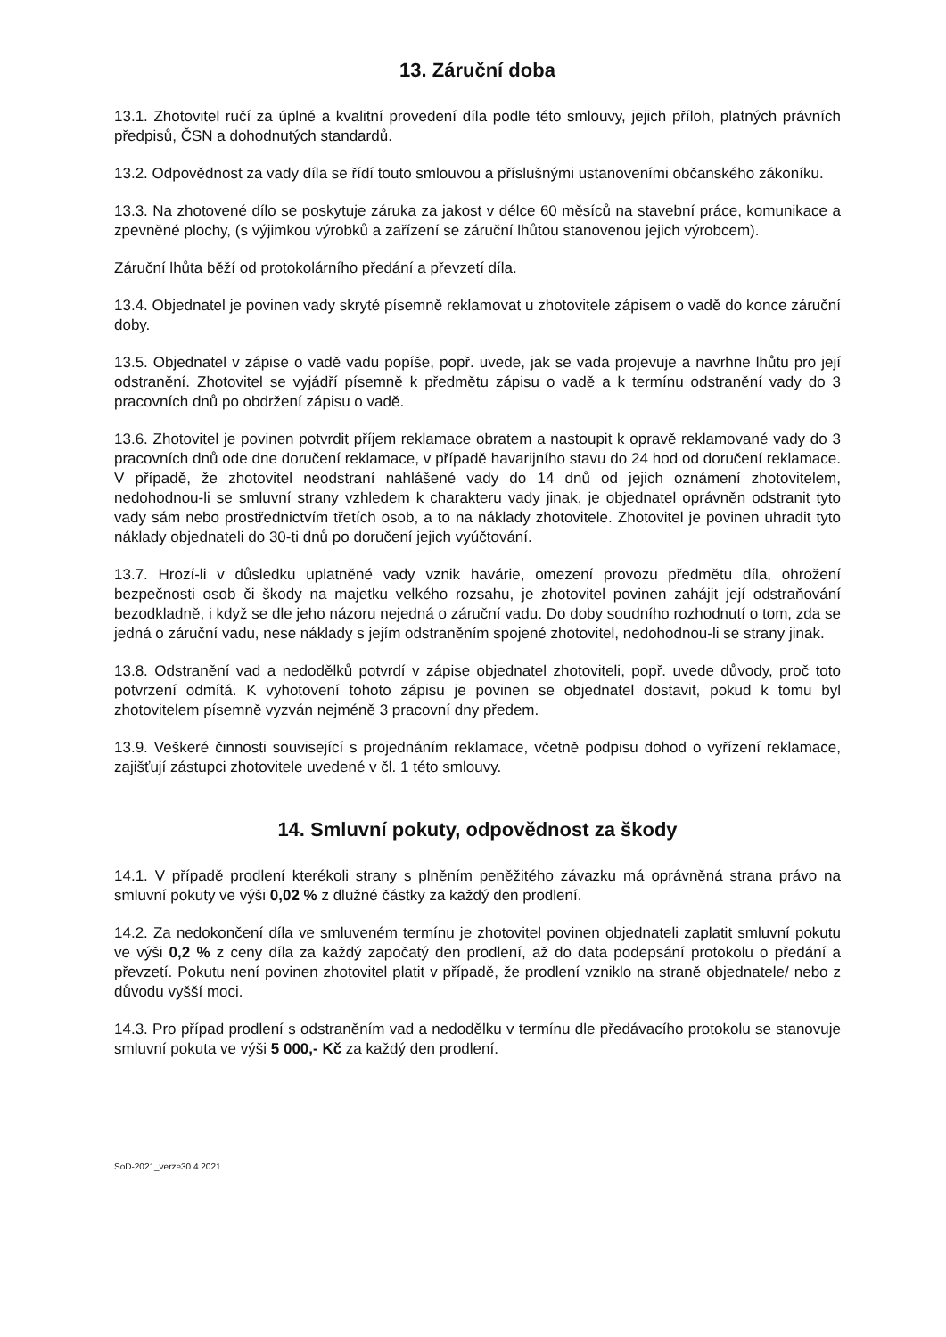13. Záruční doba
13.1. Zhotovitel ručí za úplné a kvalitní provedení díla podle této smlouvy, jejich příloh, platných právních předpisů, ČSN a dohodnutých standardů.
13.2. Odpovědnost za vady díla se řídí touto smlouvou a příslušnými ustanoveními občanského zákoníku.
13.3. Na zhotovené dílo se poskytuje záruka za jakost v délce 60 měsíců na stavební práce, komunikace a zpevněné plochy, (s výjimkou výrobků a zařízení se záruční lhůtou stanovenou jejich výrobcem).
Záruční lhůta běží od protokolárního předání a převzetí díla.
13.4. Objednatel je povinen vady skryté písemně reklamovat u zhotovitele zápisem o vadě do konce záruční doby.
13.5. Objednatel v zápise o vadě vadu popíše, popř. uvede, jak se vada projevuje a navrhne lhůtu pro její odstranění. Zhotovitel se vyjádří písemně k předmětu zápisu o vadě a k termínu odstranění vady do 3 pracovních dnů po obdržení zápisu o vadě.
13.6. Zhotovitel je povinen potvrdit příjem reklamace obratem a nastoupit k opravě reklamované vady do 3 pracovních dnů ode dne doručení reklamace, v případě havarijního stavu do 24 hod od doručení reklamace. V případě, že zhotovitel neodstraní nahlášené vady do 14 dnů od jejich oznámení zhotovitelem, nedohodnou-li se smluvní strany vzhledem k charakteru vady jinak, je objednatel oprávněn odstranit tyto vady sám nebo prostřednictvím třetích osob, a to na náklady zhotovitele. Zhotovitel je povinen uhradit tyto náklady objednateli do 30-ti dnů po doručení jejich vyúčtování.
13.7. Hrozí-li v důsledku uplatněné vady vznik havárie, omezení provozu předmětu díla, ohrožení bezpečnosti osob či škody na majetku velkého rozsahu, je zhotovitel povinen zahájit její odstraňování bezodkladně, i když se dle jeho názoru nejedná o záruční vadu. Do doby soudního rozhodnutí o tom, zda se jedná o záruční vadu, nese náklady s jejím odstraněním spojené zhotovitel, nedohodnou-li se strany jinak.
13.8. Odstranění vad a nedodělků potvrdí v zápise objednatel zhotoviteli, popř. uvede důvody, proč toto potvrzení odmítá. K vyhotovení tohoto zápisu je povinen se objednatel dostavit, pokud k tomu byl zhotovitelem písemně vyzván nejméně 3 pracovní dny předem.
13.9. Veškeré činnosti související s projednáním reklamace, včetně podpisu dohod o vyřízení reklamace, zajišťují zástupci zhotovitele uvedené v čl. 1 této smlouvy.
14. Smluvní pokuty, odpovědnost za škody
14.1. V případě prodlení kterékoli strany s plněním peněžitého závazku má oprávněná strana právo na smluvní pokuty ve výši 0,02 % z dlužné částky za každý den prodlení.
14.2. Za nedokončení díla ve smluveném termínu je zhotovitel povinen objednateli zaplatit smluvní pokutu ve výši 0,2 % z ceny díla za každý započatý den prodlení, až do data podepsání protokolu o předání a převzetí. Pokutu není povinen zhotovitel platit v případě, že prodlení vzniklo na straně objednatele/ nebo z důvodu vyšší moci.
14.3. Pro případ prodlení s odstraněním vad a nedodělku v termínu dle předávacího protokolu se stanovuje smluvní pokuta ve výši 5 000,- Kč za každý den prodlení.
SoD-2021_verze30.4.2021